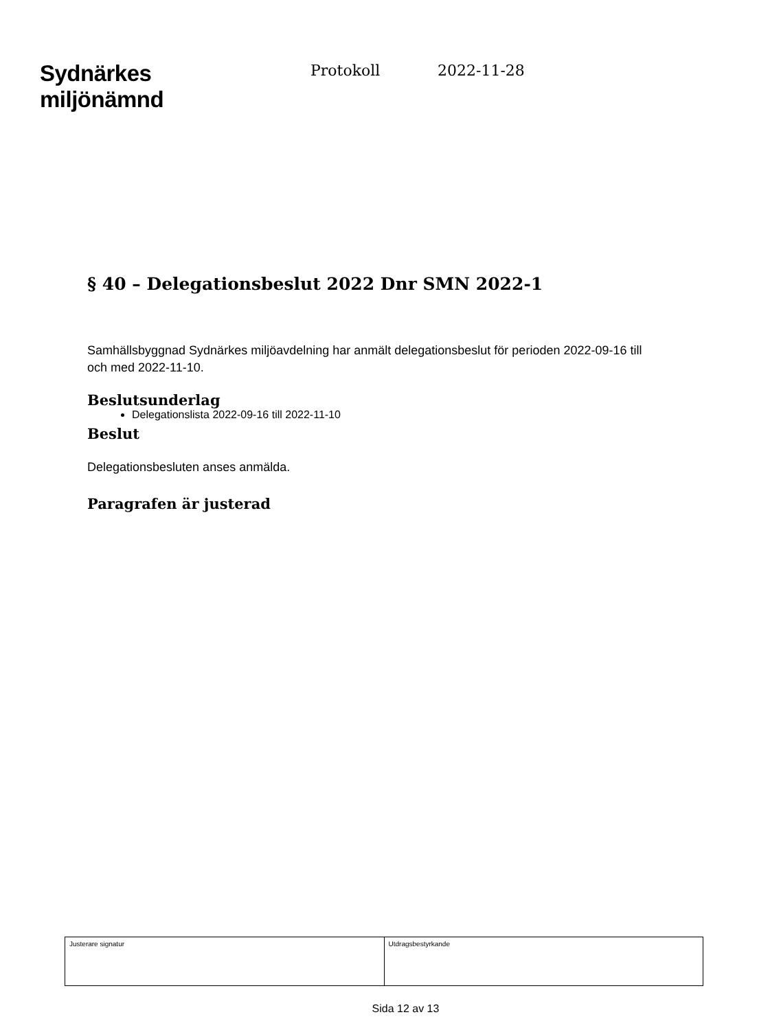Sydnärkes
miljönämnd
Protokoll 2022-11-28
§ 40 – Delegationsbeslut 2022 Dnr SMN 2022-1
Samhällsbyggnad Sydnärkes miljöavdelning har anmält delegationsbeslut för perioden 2022-09-16 till och med 2022-11-10.
Beslutsunderlag
Delegationslista 2022-09-16 till 2022-11-10
Beslut
Delegationsbesluten anses anmälda.
Paragrafen är justerad
| Justerare signatur | Utdragsbestyrkande |
Sida 12 av 13